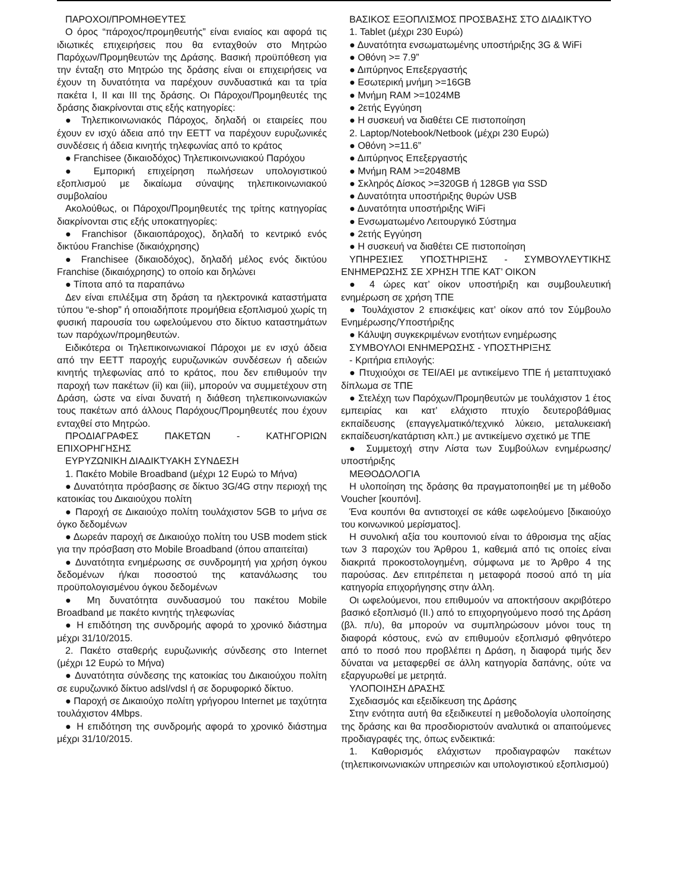ΠΑΡΟΧΟΙ/ΠΡΟΜΗΘΕΥΤΕΣ
Ο όρος “πάροχος/προμηθευτής” είναι ενιαίος και αφορά τις ιδιωτικές επιχειρήσεις που θα ενταχθούν στο Μητρώο Παρόχων/Προμηθευτών της Δράσης. Βασική προϋπόθεση για την ένταξη στο Μητρώο της δράσης είναι οι επιχειρήσεις να έχουν τη δυνατότητα να παρέχουν συνδυαστικά και τα τρία πακέτα I, II και III της δράσης. Οι Πάροχοι/Προμηθευτές της δράσης διακρίνονται στις εξής κατηγορίες:
● Τηλεπικοινωνιακός Πάροχος, δηλαδή οι εταιρείες που έχουν εν ισχύ άδεια από την ΕΕΤΤ να παρέχουν ευρυζωνικές συνδέσεις ή άδεια κινητής τηλεφωνίας από το κράτος
● Franchisee (δικαιοδόχος) Τηλεπικοινωνιακού Παρόχου
● Εμπορική επιχείρηση πωλήσεων υπολογιστικού εξοπλισμού με δικαίωμα σύναψης τηλεπικοινωνιακού συμβολαίου
Ακολούθως, οι Πάροχοι/Προμηθευτές της τρίτης κατηγορίας διακρίνονται στις εξής υποκατηγορίες:
● Franchisor (δικαιοπάροχος), δηλαδή το κεντρικό ενός δικτύου Franchise (δικαιόχρησης)
● Franchisee (δικαιοδόχος), δηλαδή μέλος ενός δικτύου Franchise (δικαιόχρησης) το οποίο και δηλώνει
● Τίποτα από τα παραπάνω
Δεν είναι επιλέξιμα στη δράση τα ηλεκτρονικά καταστήματα τύπου “e-shop” ή οποιαδήποτε προμήθεια εξοπλισμού χωρίς τη φυσική παρουσία του ωφελούμενου στο δίκτυο καταστημάτων των παρόχων/προμηθευτών.
Ειδικότερα οι Τηλεπικοινωνιακοί Πάροχοι με εν ισχύ άδεια από την ΕΕΤΤ παροχής ευρυζωνικών συνδέσεων ή αδειών κινητής τηλεφωνίας από το κράτος, που δεν επιθυμούν την παροχή των πακέτων (ii) και (iii), μπορούν να συμμετέχουν στη Δράση, ώστε να είναι δυνατή η διάθεση τηλεπικοινωνιακών τους πακέτων από άλλους Παρόχους/Προμηθευτές που έχουν ενταχθεί στο Μητρώο.
ΠΡΟΔΙΑΓΡΑΦΕΣ ΠΑΚΕΤΩΝ - ΚΑΤΗΓΟΡΙΩΝ ΕΠΙΧΟΡΗΓΗΣΗΣ
ΕΥΡΥΖΩΝΙΚΗ ΔΙΑΔΙΚΤΥΑΚΗ ΣΥΝΔΕΣΗ
1. Πακέτο Mobile Broadband (μέχρι 12 Ευρώ το Μήνα)
● Δυνατότητα πρόσβασης σε δίκτυο 3G/4G στην περιοχή της κατοικίας του Δικαιούχου πολίτη
● Παροχή σε Δικαιούχο πολίτη τουλάχιστον 5GB το μήνα σε όγκο δεδομένων
● Δωρεάν παροχή σε Δικαιούχο πολίτη του USB modem stick για την πρόσβαση στο Mobile Broadband (όπου απαιτείται)
● Δυνατότητα ενημέρωσης σε συνδρομητή για χρήση όγκου δεδομένων ή/και ποσοστού της κατανάλωσης του προϋπολογισμένου όγκου δεδομένων
● Μη δυνατότητα συνδυασμού του πακέτου Mobile Broadband με πακέτο κινητής τηλεφωνίας
● Η επιδότηση της συνδρομής αφορά το χρονικό διάστημα μέχρι 31/10/2015.
2. Πακέτο σταθερής ευρυζωνικής σύνδεσης στο Internet (μέχρι 12 Ευρώ το Μήνα)
● Δυνατότητα σύνδεσης της κατοικίας του Δικαιούχου πολίτη σε ευρυζωνικό δίκτυο adsl/vdsl ή σε δορυφορικό δίκτυο.
● Παροχή σε Δικαιούχο πολίτη γρήγορου Internet με ταχύτητα τουλάχιστον 4Mbps.
● Η επιδότηση της συνδρομής αφορά το χρονικό διάστημα μέχρι 31/10/2015.
ΒΑΣΙΚΟΣ ΕΞΟΠΛΙΣΜΟΣ ΠΡΟΣΒΑΣΗΣ ΣΤΟ ΔΙΑΔΙΚΤΥΟ
1. Tablet (μέχρι 230 Ευρώ)
● Δυνατότητα ενσωματωμένης υποστήριξης 3G & WiFi
● Οθόνη >= 7.9”
● Διπύρηνος Επεξεργαστής
● Εσωτερική μνήμη >=16GB
● Μνήμη RAM >=1024MB
● 2ετής Εγγύηση
● Η συσκευή να διαθέτει CE πιστοποίηση
2. Laptop/Notebook/Netbook (μέχρι 230 Ευρώ)
● Οθόνη >=11.6”
● Διπύρηνος Επεξεργαστής
● Μνήμη RAM >=2048MB
● Σκληρός Δίσκος >=320GB ή 128GB για SSD
● Δυνατότητα υποστήριξης θυρών USB
● Δυνατότητα υποστήριξης WiFi
● Ενσωματωμένο Λειτουργικό Σύστημα
● 2ετής Εγγύηση
● Η συσκευή να διαθέτει CE πιστοποίηση
ΥΠΗΡΕΣΙΕΣ ΥΠΟΣΤΗΡΙΞΗΣ - ΣΥΜΒΟΥΛΕΥΤΙΚΗΣ ΕΝΗΜΕΡΩΣΗΣ ΣΕ ΧΡΗΣΗ ΤΠΕ ΚΑΤ’ ΟΙΚΟΝ
● 4 ώρες κατ’ οίκον υποστήριξη και συμβουλευτική ενημέρωση σε χρήση ΤΠΕ
● Τουλάχιστον 2 επισκέψεις κατ’ οίκον από τον Σύμβουλο Ενημέρωσης/Υποστήριξης
● Κάλυψη συγκεκριμένων ενοτήτων ενημέρωσης
ΣΥΜΒΟΥΛΟΙ ΕΝΗΜΕΡΩΣΗΣ - ΥΠΟΣΤΗΡΙΞΗΣ
- Κριτήρια επιλογής:
● Πτυχιούχοι σε ΤΕΙ/ΑΕΙ με αντικείμενο ΤΠΕ ή μεταπτυχιακό δίπλωμα σε ΤΠΕ
● Στελέχη των Παρόχων/Προμηθευτών με τουλάχιστον 1 έτος εμπειρίας και κατ’ ελάχιστο πτυχίο δευτεροβάθμιας εκπαίδευσης (επαγγελματικό/τεχνικό λύκειο, μεταλυκειακή εκπαίδευση/κατάρτιση κλπ.) με αντικείμενο σχετικό με ΤΠΕ
● Συμμετοχή στην Λίστα των Συμβούλων ενημέρωσης/υποστήριξης
ΜΕΘΟΔΟΛΟΓΙΑ
Η υλοποίηση της δράσης θα πραγματοποιηθεί με τη μέθοδο Voucher [κουπόνι].
Ένα κουπόνι θα αντιστοιχεί σε κάθε ωφελούμενο [δικαιούχο του κοινωνικού μερίσματος].
Η συνολική αξία του κουπονιού είναι το άθροισμα της αξίας των 3 παροχών του Άρθρου 1, καθεμιά από τις οποίες είναι διακριτά προκοστολογημένη, σύμφωνα με το Άρθρο 4 της παρούσας. Δεν επιτρέπεται η μεταφορά ποσού από τη μία κατηγορία επιχορήγησης στην άλλη.
Οι ωφελούμενοι, που επιθυμούν να αποκτήσουν ακριβότερο βασικό εξοπλισμό (ΙΙ.) από το επιχορηγούμενο ποσό της Δράση (βλ. π/υ), θα μπορούν να συμπληρώσουν μόνοι τους τη διαφορά κόστους, ενώ αν επιθυμούν εξοπλισμό φθηνότερο από το ποσό που προβλέπει η Δράση, η διαφορά τιμής δεν δύναται να μεταφερθεί σε άλλη κατηγορία δαπάνης, ούτε να εξαργυρωθεί με μετρητά.
ΥΛΟΠΟΙΗΣΗ ΔΡΑΣΗΣ
Σχεδιασμός και εξειδίκευση της Δράσης
Στην ενότητα αυτή θα εξειδικευτεί η μεθοδολογία υλοποίησης της δράσης και θα προσδιοριστούν αναλυτικά οι απαιτούμενες προδιαγραφές της, όπως ενδεικτικά:
1. Καθορισμός ελάχιστων προδιαγραφών πακέτων (τηλεπικοινωνιακών υπηρεσιών και υπολογιστικού εξοπλισμού)